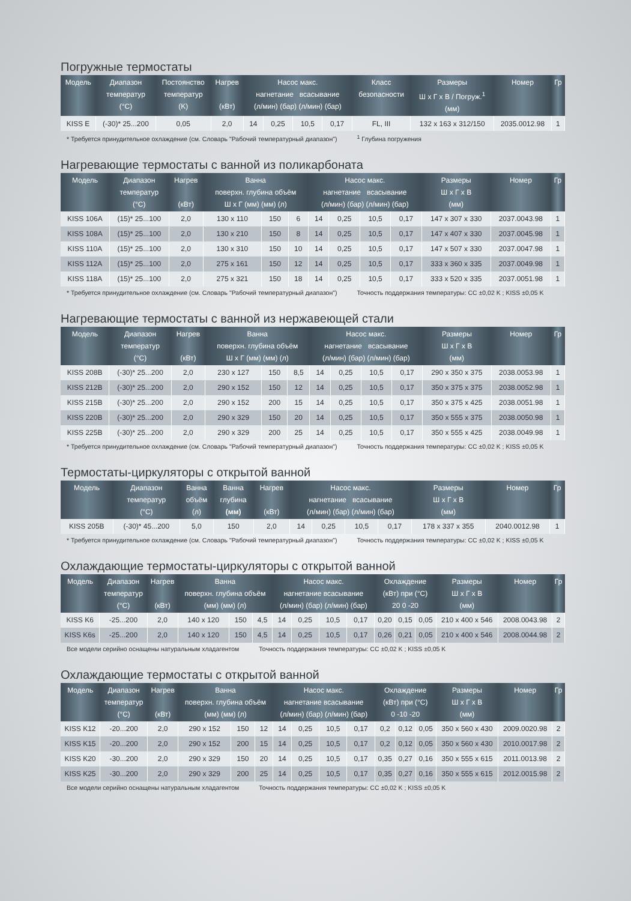Погружные термостаты
| Модель | Диапазон температур (°C) | Постоянство температур (K) | Нагрев (кВт) | Насос макс. нагнетание всасывание (л/мин) (бар) (л/мин) (бар) | | | | Класс безопасности | Размеры Ш x Г x В / Погруж.<sup>1</sup> (мм) | Номер | Гр |
| --- | --- | --- | --- | --- | --- | --- | --- | --- | --- | --- | --- |
| KISS E | (-30)* 25...200 | 0,05 | 2,0 | 14 | 0,25 | 10,5 | 0,17 | FL, III | 132 x 163 x 312/150 | 2035.0012.98 | 1 |
* Требуется принудительное охлаждение (см. Словарь "Рабочий температурный диапазон") <sup>1</sup> Глубина погружения
Нагревающие термостаты с ванной из поликарбоната
| Модель | Диапазон температур (°C) | Нагрев (кВт) | Ванна поверхн. глубина объём Ш x Г (мм) (мм) (л) | | | Насос макс. нагнетание всасывание (л/мин) (бар) (л/мин) (бар) | | | | Размеры Ш x Г x В (мм) | Номер | Гр |
| --- | --- | --- | --- | --- | --- | --- | --- | --- | --- | --- | --- | --- |
| KISS 106A | (15)* 25...100 | 2,0 | 130 x 110 | 150 | 6 | 14 | 0,25 | 10,5 | 0,17 | 147 x 307 x 330 | 2037.0043.98 | 1 |
| KISS 108A | (15)* 25...100 | 2,0 | 130 x 210 | 150 | 8 | 14 | 0,25 | 10,5 | 0,17 | 147 x 407 x 330 | 2037.0045.98 | 1 |
| KISS 110A | (15)* 25...100 | 2,0 | 130 x 310 | 150 | 10 | 14 | 0,25 | 10,5 | 0,17 | 147 x 507 x 330 | 2037.0047.98 | 1 |
| KISS 112A | (15)* 25...100 | 2,0 | 275 x 161 | 150 | 12 | 14 | 0,25 | 10,5 | 0,17 | 333 x 360 x 335 | 2037.0049.98 | 1 |
| KISS 118A | (15)* 25...100 | 2,0 | 275 x 321 | 150 | 18 | 14 | 0,25 | 10,5 | 0,17 | 333 x 520 x 335 | 2037.0051.98 | 1 |
* Требуется принудительное охлаждение (см. Словарь "Рабочий температурный диапазон") Точность поддержания температуры: CC ±0,02 K ; KISS ±0,05 K
Нагревающие термостаты с ванной из нержавеющей стали
| Модель | Диапазон температур (°C) | Нагрев (кВт) | Ванна поверхн. глубина объём Ш x Г (мм) (мм) (л) | | | Насос макс. нагнетание всасывание (л/мин) (бар) (л/мин) (бар) | | | | Размеры Ш x Г x В (мм) | Номер | Гр |
| --- | --- | --- | --- | --- | --- | --- | --- | --- | --- | --- | --- | --- |
| KISS 208B | (-30)* 25...200 | 2,0 | 230 x 127 | 150 | 8,5 | 14 | 0,25 | 10,5 | 0,17 | 290 x 350 x 375 | 2038.0053.98 | 1 |
| KISS 212B | (-30)* 25...200 | 2,0 | 290 x 152 | 150 | 12 | 14 | 0,25 | 10,5 | 0,17 | 350 x 375 x 375 | 2038.0052.98 | 1 |
| KISS 215B | (-30)* 25...200 | 2,0 | 290 x 152 | 200 | 15 | 14 | 0,25 | 10,5 | 0,17 | 350 x 375 x 425 | 2038.0051.98 | 1 |
| KISS 220B | (-30)* 25...200 | 2,0 | 290 x 329 | 150 | 20 | 14 | 0,25 | 10,5 | 0,17 | 350 x 555 x 375 | 2038.0050.98 | 1 |
| KISS 225B | (-30)* 25...200 | 2,0 | 290 x 329 | 200 | 25 | 14 | 0,25 | 10,5 | 0,17 | 350 x 555 x 425 | 2038.0049.98 | 1 |
* Требуется принудительное охлаждение (см. Словарь "Рабочий температурный диапазон") Точность поддержания температуры: CC ±0,02 K ; KISS ±0,05 K
Термостаты-циркуляторы с открытой ванной
| Модель | Диапазон температур (°C) | Ванна объём (л) | Ванна глубина (мм) | Нагрев (кВт) | Насос макс. нагнетание всасывание (л/мин) (бар) (л/мин) (бар) | | | | Размеры Ш x Г x В (мм) | Номер | Гр |
| --- | --- | --- | --- | --- | --- | --- | --- | --- | --- | --- | --- |
| KISS 205B | (-30)* 45...200 | 5,0 | 150 | 2,0 | 14 | 0,25 | 10,5 | 0,17 | 178 x 337 x 355 | 2040.0012.98 | 1 |
* Требуется принудительное охлаждение (см. Словарь "Рабочий температурный диапазон") Точность поддержания температуры: CC ±0,02 K ; KISS ±0,05 K
Охлаждающие термостаты-циркуляторы с открытой ванной
| Модель | Диапазон температур (°C) | Нагрев (кВт) | Ванна поверхн. глубина объём (мм) (мм) (л) | | | Насос макс. нагнетание всасывание (л/мин) (бар) (л/мин) (бар) | | | | Охлаждение (кВт) при (°C) 20 0 -20 | | | Размеры Ш x Г x В (мм) | Номер | Гр |
| --- | --- | --- | --- | --- | --- | --- | --- | --- | --- | --- | --- | --- | --- | --- | --- |
| KISS K6 | -25...200 | 2,0 | 140 x 120 | 150 | 4,5 | 14 | 0,25 | 10,5 | 0,17 | 0,20 | 0,15 | 0,05 | 210 x 400 x 546 | 2008.0043.98 | 2 |
| KISS K6s | -25...200 | 2,0 | 140 x 120 | 150 | 4,5 | 14 | 0,25 | 10,5 | 0,17 | 0,26 | 0,21 | 0,05 | 210 x 400 x 546 | 2008.0044.98 | 2 |
Все модели серийно оснащены натуральным хладагентом Точность поддержания температуры: CC ±0,02 K ; KISS ±0,05 K
Охлаждающие термостаты с открытой ванной
| Модель | Диапазон температур (°C) | Нагрев (кВт) | Ванна поверхн. глубина объём (мм) (мм) (л) | | | Насос макс. нагнетание всасывание (л/мин) (бар) (л/мин) (бар) | | | | Охлаждение (кВт) при (°C) 0 -10 -20 | | | Размеры Ш x Г x В (мм) | Номер | Гр |
| --- | --- | --- | --- | --- | --- | --- | --- | --- | --- | --- | --- | --- | --- | --- | --- |
| KISS K12 | -20...200 | 2,0 | 290 x 152 | 150 | 12 | 14 | 0,25 | 10,5 | 0,17 | 0,2 | 0,12 | 0,05 | 350 x 560 x 430 | 2009.0020.98 | 2 |
| KISS K15 | -20...200 | 2,0 | 290 x 152 | 200 | 15 | 14 | 0,25 | 10,5 | 0,17 | 0,2 | 0,12 | 0,05 | 350 x 560 x 430 | 2010.0017.98 | 2 |
| KISS K20 | -30...200 | 2,0 | 290 x 329 | 150 | 20 | 14 | 0,25 | 10,5 | 0,17 | 0,35 | 0,27 | 0,16 | 350 x 555 x 615 | 2011.0013.98 | 2 |
| KISS K25 | -30...200 | 2,0 | 290 x 329 | 200 | 25 | 14 | 0,25 | 10,5 | 0,17 | 0,35 | 0,27 | 0,16 | 350 x 555 x 615 | 2012.0015.98 | 2 |
Все модели серийно оснащены натуральным хладагентом Точность поддержания температуры: CC ±0,02 K ; KISS ±0,05 K